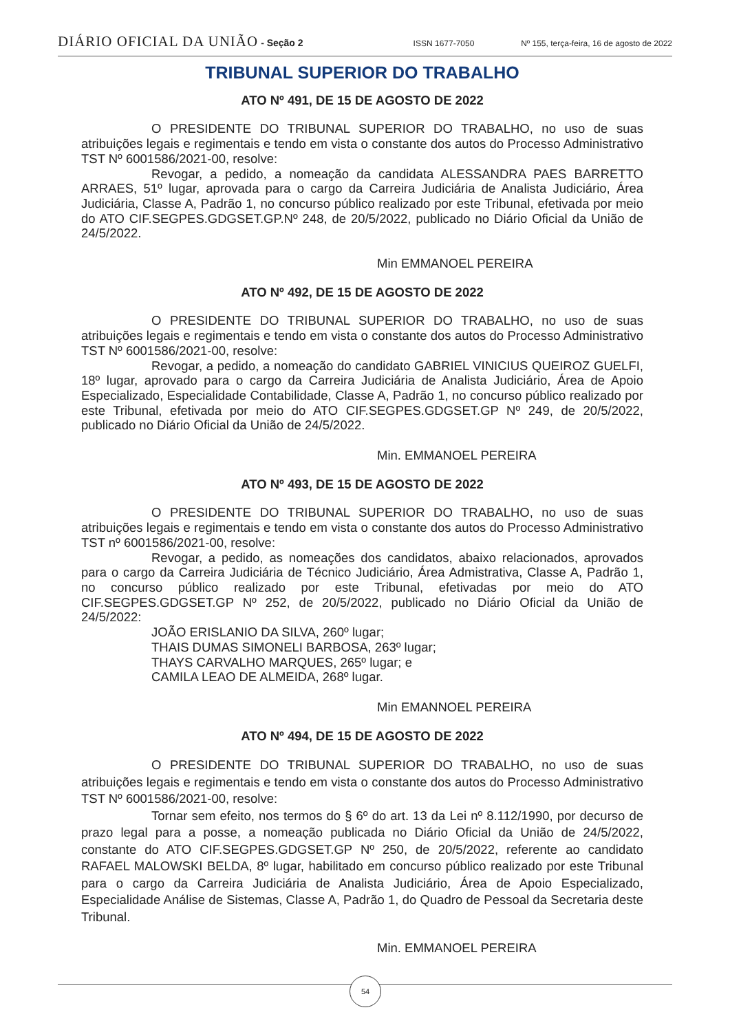DIÁRIO OFICIAL DA UNIÃO - Seção 2 ISSN 1677-7050 Nº 155, terça-feira, 16 de agosto de 2022
TRIBUNAL SUPERIOR DO TRABALHO
ATO Nº 491, DE 15 DE AGOSTO DE 2022
O PRESIDENTE DO TRIBUNAL SUPERIOR DO TRABALHO, no uso de suas atribuições legais e regimentais e tendo em vista o constante dos autos do Processo Administrativo TST Nº 6001586/2021-00, resolve:
Revogar, a pedido, a nomeação da candidata ALESSANDRA PAES BARRETTO ARRAES, 51º lugar, aprovada para o cargo da Carreira Judiciária de Analista Judiciário, Área Judiciária, Classe A, Padrão 1, no concurso público realizado por este Tribunal, efetivada por meio do ATO CIF.SEGPES.GDGSET.GP.Nº 248, de 20/5/2022, publicado no Diário Oficial da União de 24/5/2022.
Min EMMANOEL PEREIRA
ATO Nº 492, DE 15 DE AGOSTO DE 2022
O PRESIDENTE DO TRIBUNAL SUPERIOR DO TRABALHO, no uso de suas atribuições legais e regimentais e tendo em vista o constante dos autos do Processo Administrativo TST Nº 6001586/2021-00, resolve:
Revogar, a pedido, a nomeação do candidato GABRIEL VINICIUS QUEIROZ GUELFI, 18º lugar, aprovado para o cargo da Carreira Judiciária de Analista Judiciário, Área de Apoio Especializado, Especialidade Contabilidade, Classe A, Padrão 1, no concurso público realizado por este Tribunal, efetivada por meio do ATO CIF.SEGPES.GDGSET.GP Nº 249, de 20/5/2022, publicado no Diário Oficial da União de 24/5/2022.
Min. EMMANOEL PEREIRA
ATO Nº 493, DE 15 DE AGOSTO DE 2022
O PRESIDENTE DO TRIBUNAL SUPERIOR DO TRABALHO, no uso de suas atribuições legais e regimentais e tendo em vista o constante dos autos do Processo Administrativo TST nº 6001586/2021-00, resolve:
Revogar, a pedido, as nomeações dos candidatos, abaixo relacionados, aprovados para o cargo da Carreira Judiciária de Técnico Judiciário, Área Admistrativa, Classe A, Padrão 1, no concurso público realizado por este Tribunal, efetivadas por meio do ATO CIF.SEGPES.GDGSET.GP Nº 252, de 20/5/2022, publicado no Diário Oficial da União de 24/5/2022:
JOÃO ERISLANIO DA SILVA, 260º lugar;
THAIS DUMAS SIMONELI BARBOSA, 263º lugar;
THAYS CARVALHO MARQUES, 265º lugar; e
CAMILA LEAO DE ALMEIDA, 268º lugar.
Min EMANNOEL PEREIRA
ATO Nº 494, DE 15 DE AGOSTO DE 2022
O PRESIDENTE DO TRIBUNAL SUPERIOR DO TRABALHO, no uso de suas atribuições legais e regimentais e tendo em vista o constante dos autos do Processo Administrativo TST Nº 6001586/2021-00, resolve:
Tornar sem efeito, nos termos do § 6º do art. 13 da Lei nº 8.112/1990, por decurso de prazo legal para a posse, a nomeação publicada no Diário Oficial da União de 24/5/2022, constante do ATO CIF.SEGPES.GDGSET.GP Nº 250, de 20/5/2022, referente ao candidato RAFAEL MALOWSKI BELDA, 8º lugar, habilitado em concurso público realizado por este Tribunal para o cargo da Carreira Judiciária de Analista Judiciário, Área de Apoio Especializado, Especialidade Análise de Sistemas, Classe A, Padrão 1, do Quadro de Pessoal da Secretaria deste Tribunal.
Min. EMMANOEL PEREIRA
54